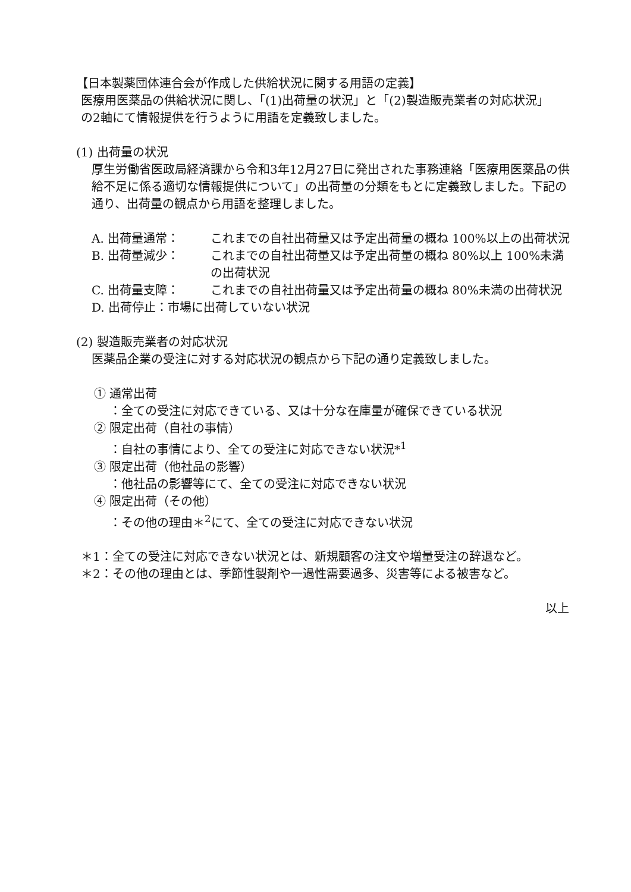【日本製薬団体連合会が作成した供給状況に関する用語の定義】
医療用医薬品の供給状況に関し、「(1)出荷量の状況」と「(2)製造販売業者の対応状況」
の2軸にて情報提供を行うように用語を定義致しました。
(1) 出荷量の状況
厚生労働省医政局経済課から令和3年12月27日に発出された事務連絡「医療用医薬品の供給不足に係る適切な情報提供について」の出荷量の分類をもとに定義致しました。下記の通り、出荷量の観点から用語を整理しました。
A. 出荷量通常： これまでの自社出荷量又は予定出荷量の概ね 100%以上の出荷状況
B. 出荷量減少： これまでの自社出荷量又は予定出荷量の概ね 80%以上 100%未満の出荷状況
C. 出荷量支障： これまでの自社出荷量又は予定出荷量の概ね 80%未満の出荷状況
D. 出荷停止：市場に出荷していない状況
(2) 製造販売業者の対応状況
医薬品企業の受注に対する対応状況の観点から下記の通り定義致しました。
① 通常出荷
：全ての受注に対応できている、又は十分な在庫量が確保できている状況
② 限定出荷（自社の事情）
：自社の事情により、全ての受注に対応できない状況*<sup>1</sup>
③ 限定出荷（他社品の影響）
：他社品の影響等にて、全ての受注に対応できない状況
④ 限定出荷（その他）
：その他の理由＊<sup>2</sup>にて、全ての受注に対応できない状況
＊1：全ての受注に対応できない状況とは、新規顧客の注文や増量受注の辞退など。
＊2：その他の理由とは、季節性製剤や一過性需要過多、災害等による被害など。
以上